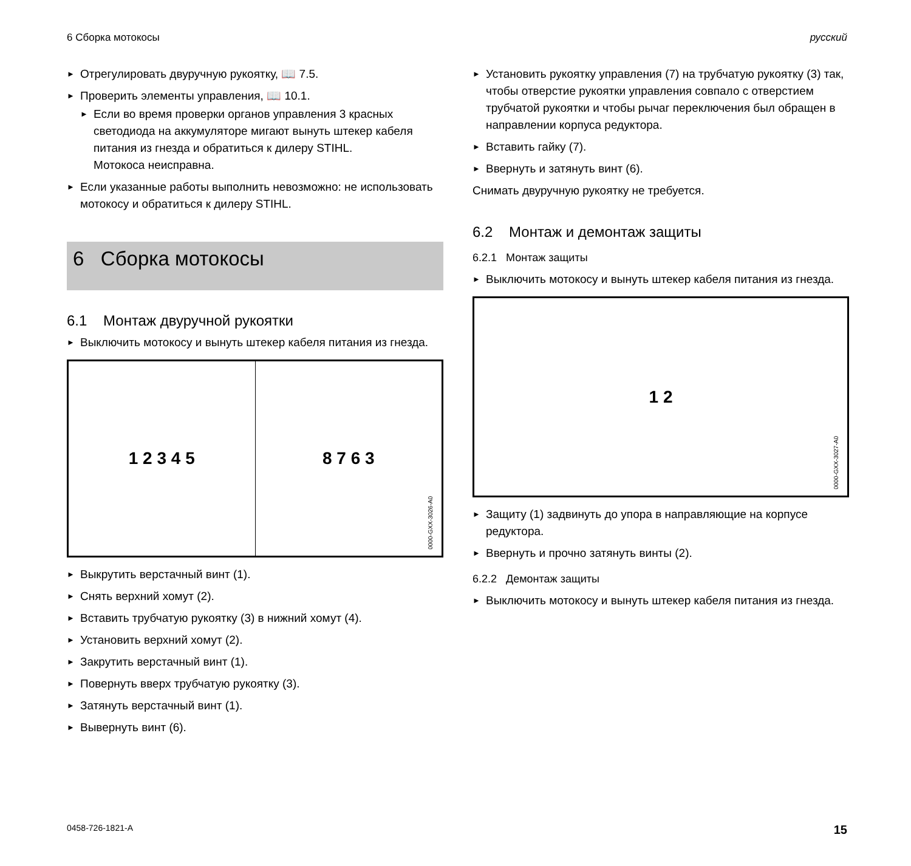6 Сборка мотокосы русский
► Отрегулировать двуручную рукоятку, 📖 7.5.
► Проверить элементы управления, 📖 10.1.
► Если во время проверки органов управления 3 красных светодиода на аккумуляторе мигают вынуть штекер кабеля питания из гнезда и обратиться к дилеру STIHL.
Мотокоса неисправна.
► Если указанные работы выполнить невозможно: не использовать мотокосу и обратиться к дилеру STIHL.
6 Сборка мотокосы
6.1 Монтаж двуручной рукоятки
► Выключить мотокосу и вынуть штекер кабеля питания из гнезда.
1 2 3 4 5 8 7 6 3
0000-GXX-3026-A0
► Выкрутить верстачный винт (1).
► Снять верхний хомут (2).
► Вставить трубчатую рукоятку (3) в нижний хомут (4).
► Установить верхний хомут (2).
► Закрутить верстачный винт (1).
► Повернуть вверх трубчатую рукоятку (3).
► Затянуть верстачный винт (1).
► Вывернуть винт (6).
► Установить рукоятку управления (7) на трубчатую рукоятку (3) так, чтобы отверстие рукоятки управления совпало с отверстием трубчатой рукоятки и чтобы рычаг переключения был обращен в направлении корпуса редуктора.
► Вставить гайку (7).
► Ввернуть и затянуть винт (6).
Снимать двуручную рукоятку не требуется.
6.2 Монтаж и демонтаж защиты
6.2.1 Монтаж защиты
► Выключить мотокосу и вынуть штекер кабеля питания из гнезда.
1 2
0000-GXX-3027-A0
► Защиту (1) задвинуть до упора в направляющие на корпусе редуктора.
► Ввернуть и прочно затянуть винты (2).
6.2.2 Демонтаж защиты
► Выключить мотокосу и вынуть штекер кабеля питания из гнезда.
0458-726-1821-A 15